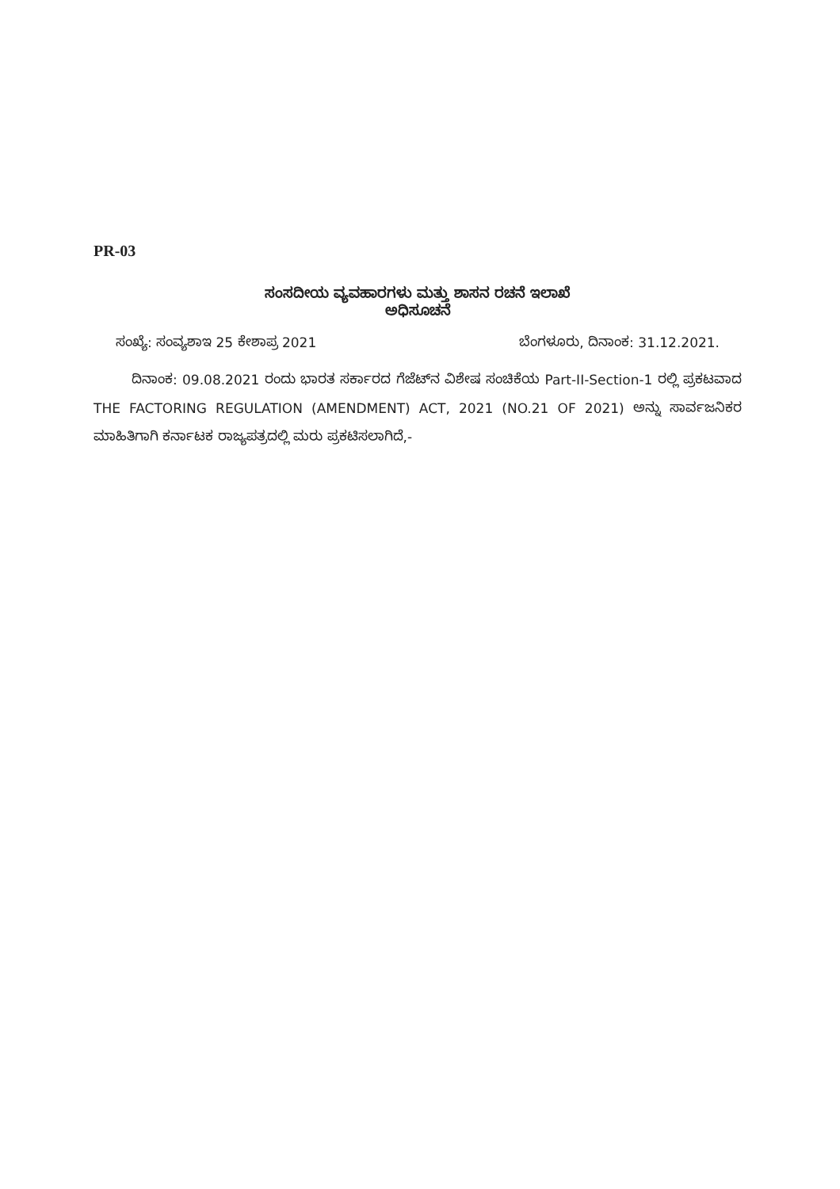PR-03
ಸಂಸದೀಯ ವ್ಯವಹಾರಗಳು ಮತ್ತು ಶಾಸನ ರಚನೆ ಇಲಾಖೆ
ಅಧಿಸೂಚನೆ
ಸಂಖ್ಯೆ: ಸಂವ್ಯಶಾಇ 25 ಕೇಶಾಪ್ರ 2021 ಬೆಂಗಳೂರು, ದಿನಾಂಕ: 31.12.2021.
ದಿನಾಂಕ: 09.08.2021 ರಂದು ಭಾರತ ಸರ್ಕಾರದ ಗೆಜೆಟ್‌ನ ವಿಶೇಷ ಸಂಚಿಕೆಯ Part-II-Section-1 ರಲ್ಲಿ ಪ್ರಕಟವಾದ THE FACTORING REGULATION (AMENDMENT) ACT, 2021 (NO.21 OF 2021) ಅನ್ನು ಸಾರ್ವಜನಿಕರ ಮಾಹಿತಿಗಾಗಿ ಕರ್ನಾಟಕ ರಾಜ್ಯಪತ್ರದಲ್ಲಿ ಮರು ಪ್ರಕಟಿಸಲಾಗಿದೆ,-